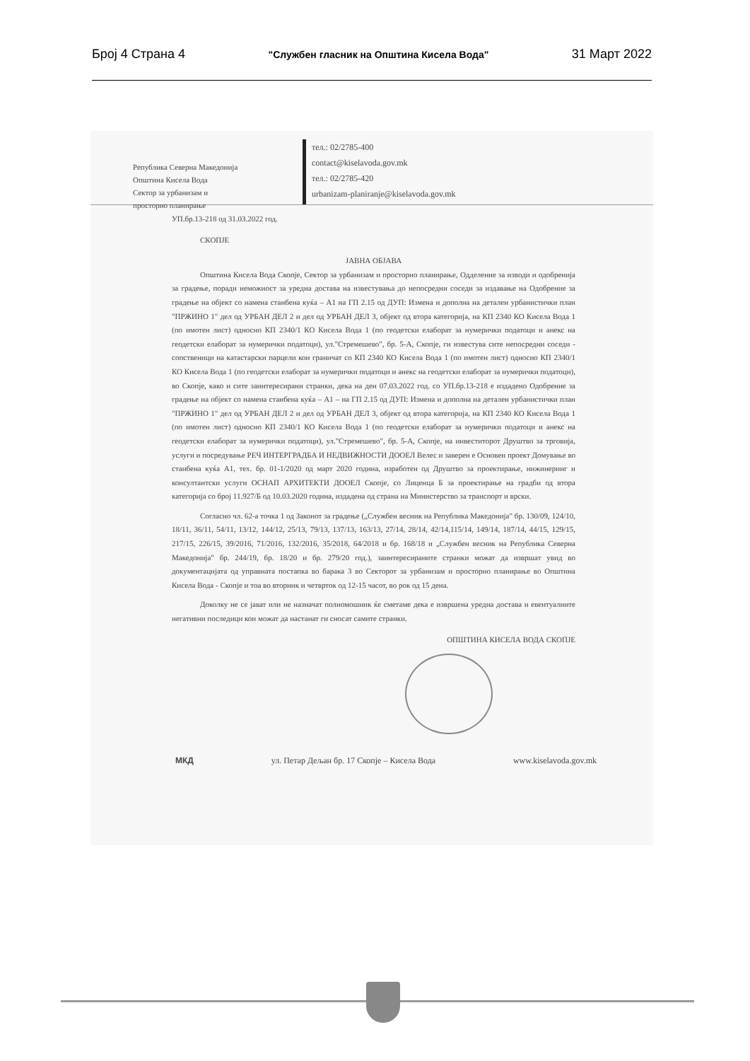Број 4 Страна 4 "Службен гласник на Општина Кисела Вода" 31 Март 2022
Република Северна Македонија
Општина Кисела Вода
Сектор за урбанизам и
просторно планирање
тел.: 02/2785-400
contact@kiselavoda.gov.mk
тел.: 02/2785-420
urbanizam-planiranje@kiselavoda.gov.mk
УП.бр.13-218 од 31.03.2022 год.
СКОПЈЕ
ЈАВНА ОБЈАВА
Општина Кисела Вода Скопје, Сектор за урбанизам и просторно планирање, Одделение за изводи и одобренија за градење, поради неможност за уредна достава на известувања до непосредни соседи за издавање на Одобрение за градење на објект со намена станбена куќа – А1 на ГП 2.15 од ДУП: Измена и дополна на детален урбанистички план "ПРЖИНО 1" дел од УРБАН ДЕЛ 2 и дел од УРБАН ДЕЛ 3, објект од втора категорија, на КП 2340 КО Кисела Вода 1 (по имотен лист) односно КП 2340/1 КО Кисела Вода 1 (по геодетски елаборат за нумерички податоци и анекс на геодетски елаборат за нумерички податоци), ул."Стремешево", бр. 5-А, Скопје, ги известува сите непосредни соседи - сопственици на катастарски парцели кои граничат со КП 2340 КО Кисела Вода 1 (по имотен лист) односно КП 2340/1 КО Кисела Вода 1 (по геодетски елаборат за нумерички податоци и анекс на геодетски елаборат за нумерички податоци), во Скопје, како и сите заинтересирани странки, дека на ден 07.03.2022 год. со УП.бр.13-218 е издадено Одобрение за градење на објект со намена станбена куќа – А1 – на ГП 2.15 од ДУП: Измена и дополна на детален урбанистички план "ПРЖИНО 1" дел од УРБАН ДЕЛ 2 и дел од УРБАН ДЕЛ 3, објект од втора категорија, на КП 2340 КО Кисела Вода 1 (по имотен лист) односно КП 2340/1 КО Кисела Вода 1 (по геодетски елаборат за нумерички податоци и анекс на геодетски елаборат за нумерички податоци), ул."Стремешево", бр. 5-А, Скопје, на инвеститорот Друштво за трговија, услуги и посредување РЕЧ ИНТЕРГРАДБА И НЕДВИЖНОСТИ ДООЕЛ Велес и заверен е Основен проект Домување во станбена куќа А1, тех. бр. 01-1/2020 од март 2020 година, изработен од Друштво за проектирање, инжинеринг и консултантски услуги ОСНАП АРХИТЕКТИ ДООЕЛ Скопје, со Лиценца Б за проектирање на градби од втора категорија со број 11.927/Б од 10.03.2020 година, издадена од страна на Министерство за транспорт и врски.
Согласно чл. 62-а точка 1 од Законот за градење („Службен весник на Република Македонија" бр. 130/09, 124/10, 18/11, 36/11, 54/11, 13/12, 144/12, 25/13, 79/13, 137/13, 163/13, 27/14, 28/14, 42/14,115/14, 149/14, 187/14, 44/15, 129/15, 217/15, 226/15, 39/2016, 71/2016, 132/2016, 35/2018, 64/2018 и бр. 168/18 и „Службен весник на Република Северна Македонија" бр. 244/19, бр. 18/20 и бр. 279/20 год.), заинтересираните странки можат да извршат увид во документацијата од управната постапка во барака 3 во Секторот за урбанизам и просторно планирање во Општина Кисела Вода - Скопје и тоа во вторник и четврток од 12-15 часот, во рок од 15 дена.
Доколку не се јават или не назначат полномошник ќе сметаме дека е извршена уредна достава и евентуалните негативни последици кои можат да настанат ги сносат самите странки.
ОПШТИНА КИСЕЛА ВОДА СКОПЈЕ
МКД ул. Петар Дељан бр. 17 Скопје – Кисела Вода www.kiselavoda.gov.mk